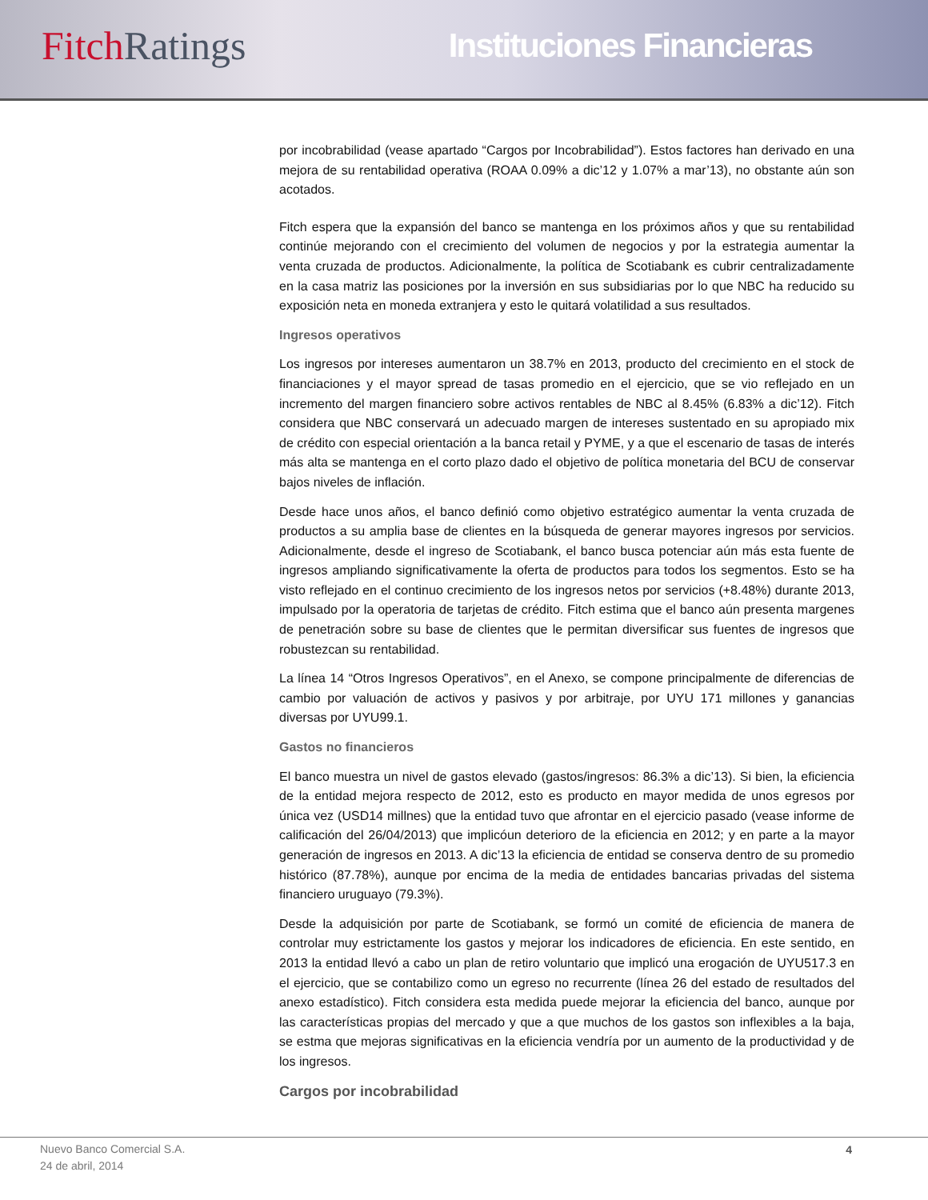Fitch Ratings
Instituciones Financieras
por incobrabilidad (vease apartado “Cargos por Incobrabilidad”). Estos factores han derivado en una mejora de su rentabilidad operativa (ROAA 0.09% a dic’12 y 1.07% a mar’13), no obstante aún son acotados.
Fitch espera que la expansión del banco se mantenga en los próximos años y que su rentabilidad continúe mejorando con el crecimiento del volumen de negocios y por la estrategia aumentar la venta cruzada de productos. Adicionalmente, la política de Scotiabank es cubrir centralizadamente en la casa matriz las posiciones por la inversión en sus subsidiarias por lo que NBC ha reducido su exposición neta en moneda extranjera y esto le quitará volatilidad a sus resultados.
Ingresos operativos
Los ingresos por intereses aumentaron un 38.7% en 2013, producto del crecimiento en el stock de financiaciones y el mayor spread de tasas promedio en el ejercicio, que se vio reflejado en un incremento del margen financiero sobre activos rentables de NBC al 8.45% (6.83% a dic’12). Fitch considera que NBC conservará un adecuado margen de intereses sustentado en su apropiado mix de crédito con especial orientación a la banca retail y PYME, y a que el escenario de tasas de interés más alta se mantenga en el corto plazo dado el objetivo de política monetaria del BCU de conservar bajos niveles de inflación.
Desde hace unos años, el banco definió como objetivo estratégico aumentar la venta cruzada de productos a su amplia base de clientes en la búsqueda de generar mayores ingresos por servicios. Adicionalmente, desde el ingreso de Scotiabank, el banco busca potenciar aún más esta fuente de ingresos ampliando significativamente la oferta de productos para todos los segmentos. Esto se ha visto reflejado en el continuo crecimiento de los ingresos netos por servicios (+8.48%) durante 2013, impulsado por la operatoria de tarjetas de crédito. Fitch estima que el banco aún presenta margenes de penetración sobre su base de clientes que le permitan diversificar sus fuentes de ingresos que robustezcan su rentabilidad.
La línea 14 “Otros Ingresos Operativos”, en el Anexo, se compone principalmente de diferencias de cambio por valuación de activos y pasivos y por arbitraje, por UYU 171 millones y ganancias diversas por UYU99.1.
Gastos no financieros
El banco muestra un nivel de gastos elevado (gastos/ingresos: 86.3% a dic’13). Si bien, la eficiencia de la entidad mejora respecto de 2012, esto es producto en mayor medida de unos egresos por única vez (USD14 millnes) que la entidad tuvo que afrontar en el ejercicio pasado (vease informe de calificación del 26/04/2013) que implicóun deterioro de la eficiencia en 2012; y en parte a la mayor generación de ingresos en 2013. A dic’13 la eficiencia de entidad se conserva dentro de su promedio histórico (87.78%), aunque por encima de la media de entidades bancarias privadas del sistema financiero uruguayo (79.3%).
Desde la adquisición por parte de Scotiabank, se formó un comité de eficiencia de manera de controlar muy estrictamente los gastos y mejorar los indicadores de eficiencia. En este sentido, en 2013 la entidad llevó a cabo un plan de retiro voluntario que implicó una erogación de UYU517.3 en el ejercicio, que se contabilizo como un egreso no recurrente (línea 26 del estado de resultados del anexo estadístico). Fitch considera esta medida puede mejorar la eficiencia del banco, aunque por las características propias del mercado y que a que muchos de los gastos son inflexibles a la baja, se estma que mejoras significativas en la eficiencia vendría por un aumento de la productividad y de los ingresos.
Cargos por incobrabilidad
Nuevo Banco Comercial S.A.
24 de abril, 2014
4